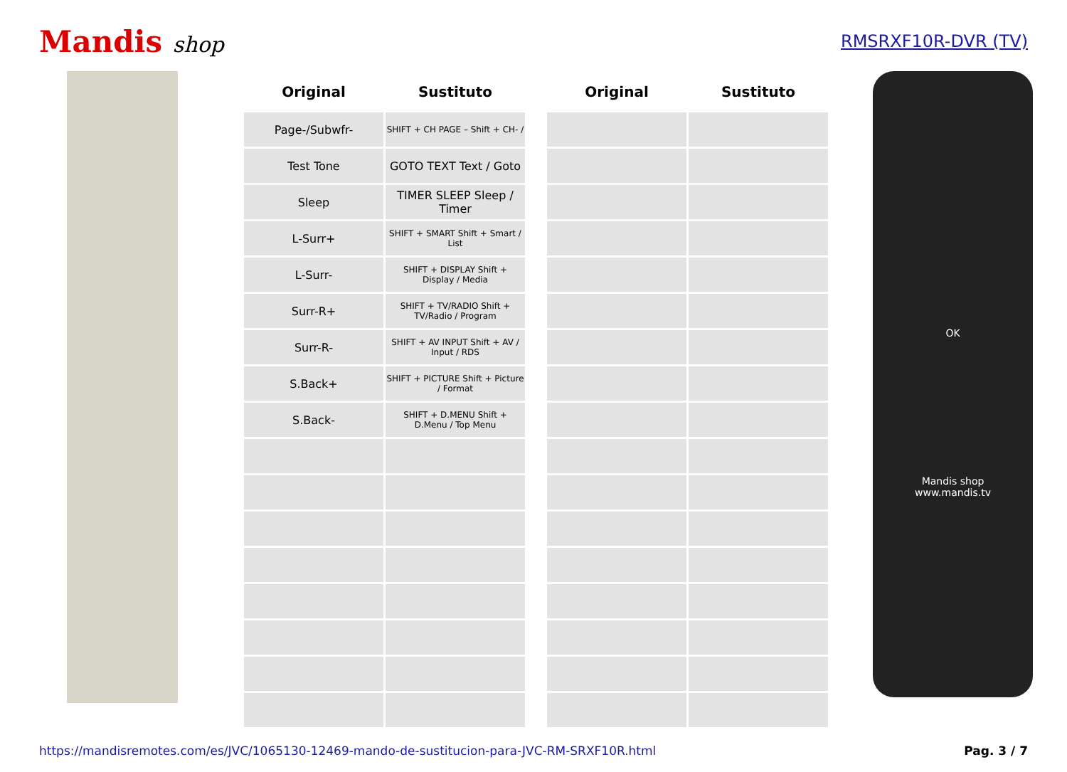Mandis shop
RMSRXF10R-DVR (TV)
| Original | Sustituto |
| --- | --- |
| Page-/Subwfr- | SHIFT + CH PAGE – Shift + CH- / |
| Test Tone | GOTO TEXT Text / Goto |
| Sleep | TIMER SLEEP Sleep / Timer |
| L-Surr+ | SHIFT + SMART Shift + Smart / List |
| L-Surr- | SHIFT + DISPLAY Shift + Display / Media |
| Surr-R+ | SHIFT + TV/RADIO Shift + TV/Radio / Program |
| Surr-R- | SHIFT + AV INPUT Shift + AV / Input / RDS |
| S.Back+ | SHIFT + PICTURE Shift + Picture / Format |
| S.Back- | SHIFT + D.MENU Shift + D.Menu / Top Menu |
| Original | Sustituto |
| --- | --- |
OK
Mandis shop
www.mandis.tv
https://mandisremotes.com/es/JVC/1065130-12469-mando-de-sustitucion-para-JVC-RM-SRXF10R.html Pag. 3 / 7